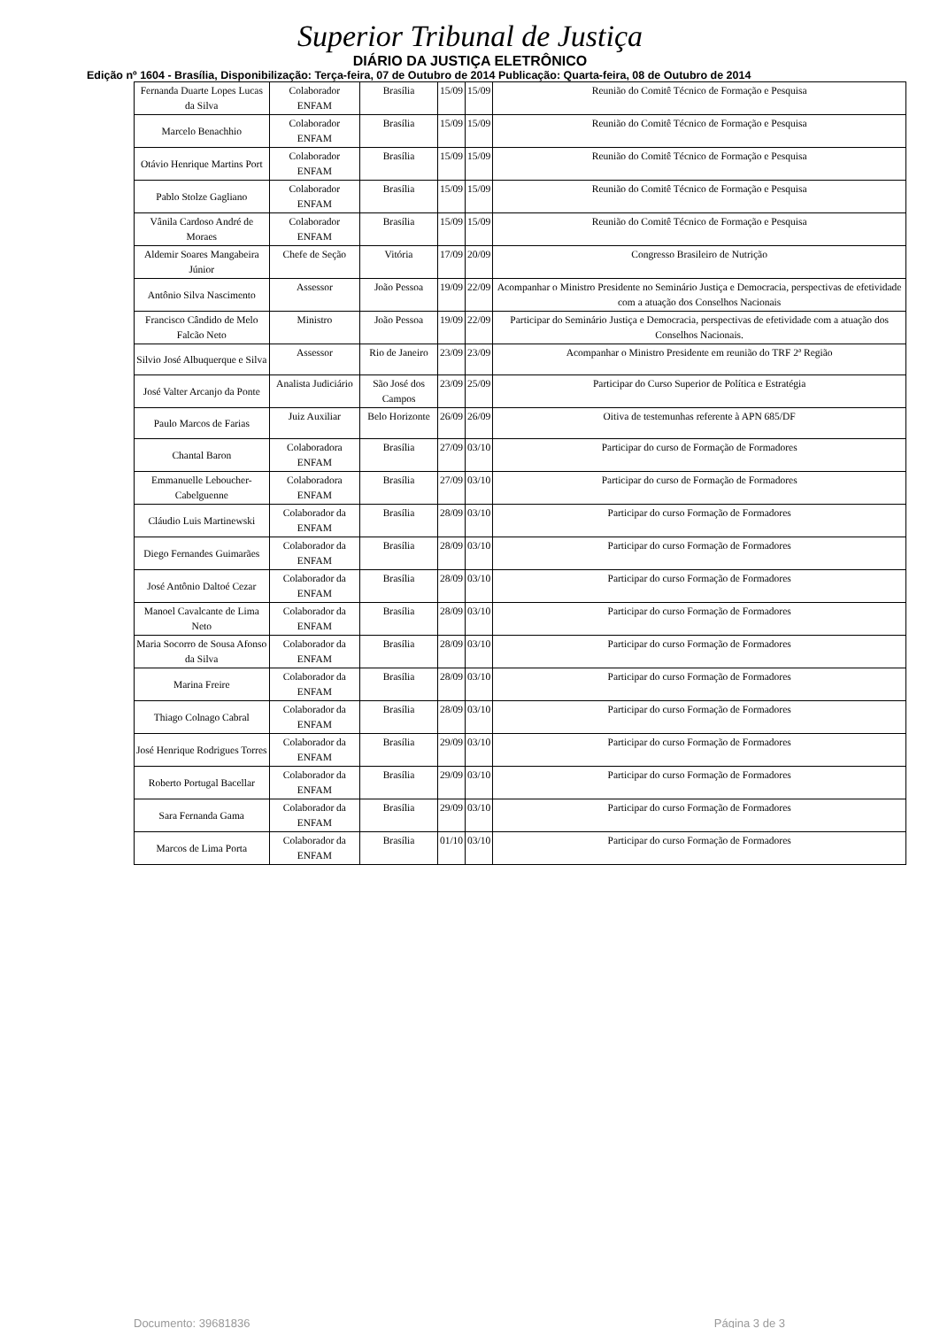Superior Tribunal de Justiça
DIÁRIO DA JUSTIÇA ELETRÔNICO
Edição nº 1604 - Brasília, Disponibilização: Terça-feira, 07 de Outubro de 2014 Publicação: Quarta-feira, 08 de Outubro de 2014
| Fernanda Duarte Lopes Lucas da Silva | Colaborador ENFAM | Brasília | 15/09 | 15/09 | Reunião do Comitê Técnico de Formação e Pesquisa |
| Marcelo Benachhio | Colaborador ENFAM | Brasília | 15/09 | 15/09 | Reunião do Comitê Técnico de Formação e Pesquisa |
| Otávio Henrique Martins Port | Colaborador ENFAM | Brasília | 15/09 | 15/09 | Reunião do Comitê Técnico de Formação e Pesquisa |
| Pablo Stolze Gagliano | Colaborador ENFAM | Brasília | 15/09 | 15/09 | Reunião do Comitê Técnico de Formação e Pesquisa |
| Vânila Cardoso André de Moraes | Colaborador ENFAM | Brasília | 15/09 | 15/09 | Reunião do Comitê Técnico de Formação e Pesquisa |
| Aldemir Soares Mangabeira Júnior | Chefe de Seção | Vitória | 17/09 | 20/09 | Congresso Brasileiro de Nutrição |
| Antônio Silva Nascimento | Assessor | João Pessoa | 19/09 | 22/09 | Acompanhar o Ministro Presidente no Seminário Justiça e Democracia, perspectivas de efetividade com a atuação dos Conselhos Nacionais |
| Francisco Cândido de Melo Falcão Neto | Ministro | João Pessoa | 19/09 | 22/09 | Participar do Seminário Justiça e Democracia, perspectivas de efetividade com a atuação dos Conselhos Nacionais. |
| Silvio José Albuquerque e Silva | Assessor | Rio de Janeiro | 23/09 | 23/09 | Acompanhar o Ministro Presidente em reunião do TRF 2ª Região |
| José Valter Arcanjo da Ponte | Analista Judiciário | São José dos Campos | 23/09 | 25/09 | Participar do Curso Superior de Política e Estratégia |
| Paulo Marcos de Farias | Juiz Auxiliar | Belo Horizonte | 26/09 | 26/09 | Oitiva de testemunhas referente à APN 685/DF |
| Chantal Baron | Colaboradora ENFAM | Brasília | 27/09 | 03/10 | Participar do curso de Formação de Formadores |
| Emmanuelle Leboucher-Cabelguenne | Colaboradora ENFAM | Brasília | 27/09 | 03/10 | Participar do curso de Formação de Formadores |
| Cláudio Luis Martinewski | Colaborador da ENFAM | Brasília | 28/09 | 03/10 | Participar do curso Formação de Formadores |
| Diego Fernandes Guimarães | Colaborador da ENFAM | Brasília | 28/09 | 03/10 | Participar do curso Formação de Formadores |
| José Antônio Daltoé Cezar | Colaborador da ENFAM | Brasília | 28/09 | 03/10 | Participar do curso Formação de Formadores |
| Manoel Cavalcante de Lima Neto | Colaborador da ENFAM | Brasília | 28/09 | 03/10 | Participar do curso Formação de Formadores |
| Maria Socorro de Sousa Afonso da Silva | Colaborador da ENFAM | Brasília | 28/09 | 03/10 | Participar do curso Formação de Formadores |
| Marina Freire | Colaborador da ENFAM | Brasília | 28/09 | 03/10 | Participar do curso Formação de Formadores |
| Thiago Colnago Cabral | Colaborador da ENFAM | Brasília | 28/09 | 03/10 | Participar do curso Formação de Formadores |
| José Henrique Rodrigues Torres | Colaborador da ENFAM | Brasília | 29/09 | 03/10 | Participar do curso Formação de Formadores |
| Roberto Portugal Bacellar | Colaborador da ENFAM | Brasília | 29/09 | 03/10 | Participar do curso Formação de Formadores |
| Sara Fernanda Gama | Colaborador da ENFAM | Brasília | 29/09 | 03/10 | Participar do curso Formação de Formadores |
| Marcos de Lima Porta | Colaborador da ENFAM | Brasília | 01/10 | 03/10 | Participar do curso Formação de Formadores |
Documento: 39681836 Página 3 de 3